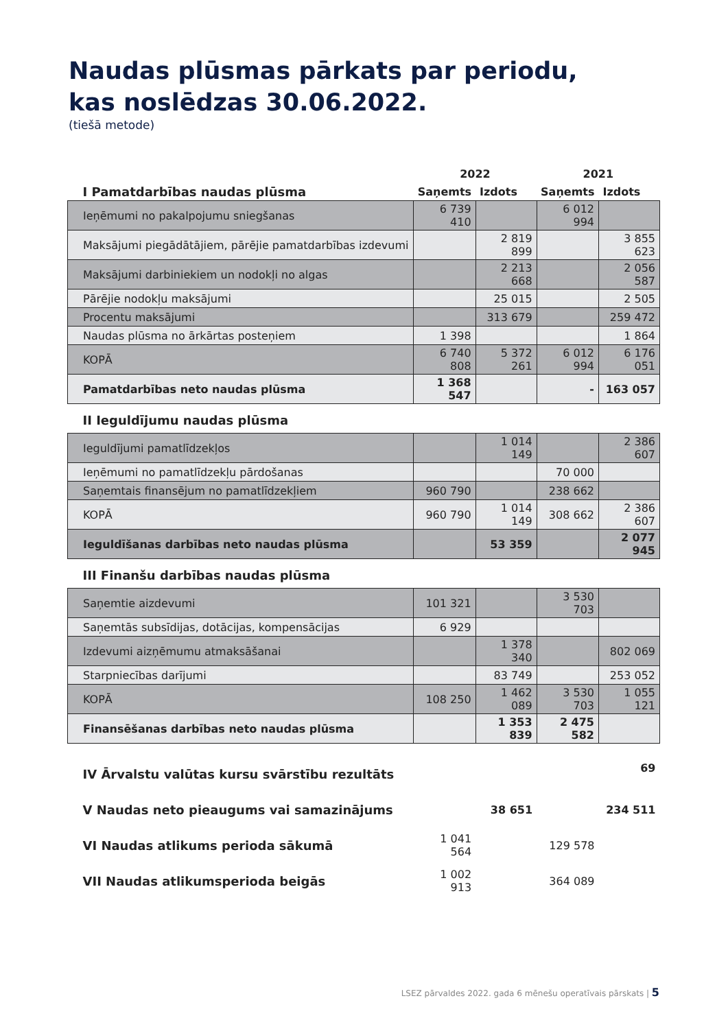Naudas plūsmas pārkats par periodu,
kas noslēdzas 30.06.2022.
(tiešā metode)
| | 2022 | | 2021 | |
| I Pamatdarbības naudas plūsma | Saņemts | Izdots | Saņemts | Izdots |
| Ieņēmumi no pakalpojumu sniegšanas | 6 739 410 | | 6 012 994 | |
| Maksājumi piegādātājiem, pārējie pamatdarbības izdevumi | | 2 819 899 | | 3 855 623 |
| Maksājumi darbiniekiem un nodokļi no algas | | 2 213 668 | | 2 056 587 |
| Pārējie nodokļu maksājumi | | 25 015 | | 2 505 |
| Procentu maksājumi | | 313 679 | | 259 472 |
| Naudas plūsma no ārkārtas posteņiem | 1 398 | | | 1 864 |
| KOPĀ | 6 740 808 | 5 372 261 | 6 012 994 | 6 176 051 |
| Pamatdarbības neto naudas plūsma | 1 368 547 | | - | 163 057 |
| II Ieguldījumu naudas plūsma | | | | |
| Ieguldījumi pamatlīdzekļos | | 1 014 149 | | 2 386 607 |
| Ieņēmumi no pamatlīdzekļu pārdošanas | | | 70 000 | |
| Saņemtais finansējum no pamatlīdzekļiem | 960 790 | | 238 662 | |
| KOPĀ | 960 790 | 1 014 149 | 308 662 | 2 386 607 |
| Ieguldīšanas darbības neto naudas plūsma | | 53 359 | | 2 077 945 |
| III Finanšu darbības naudas plūsma | | | | |
| Saņemtie aizdevumi | 101 321 | | 3 530 703 | |
| Saņemtās subsīdijas, dotācijas, kompensācijas | 6 929 | | | |
| Izdevumi aizņēmumu atmaksāšanai | | 1 378 340 | | 802 069 |
| Starpniecības darījumi | | 83 749 | | 253 052 |
| KOPĀ | 108 250 | 1 462 089 | 3 530 703 | 1 055 121 |
| Finansēšanas darbības neto naudas plūsma | | 1 353 839 | 2 475 582 | |
| IV Ārvalstu valūtas kursu svārstību rezultāts | | | | 69 |
| V Naudas neto pieaugums vai samazinājums | | 38 651 | | 234 511 |
| VI Naudas atlikums perioda sākumā | 1 041 564 | | 129 578 | |
| VII Naudas atlikumsperioda beigās | 1 002 913 | | 364 089 | |
LSEZ pārvaldes 2022. gada 6 mēnešu operatīvais pārskats | 5